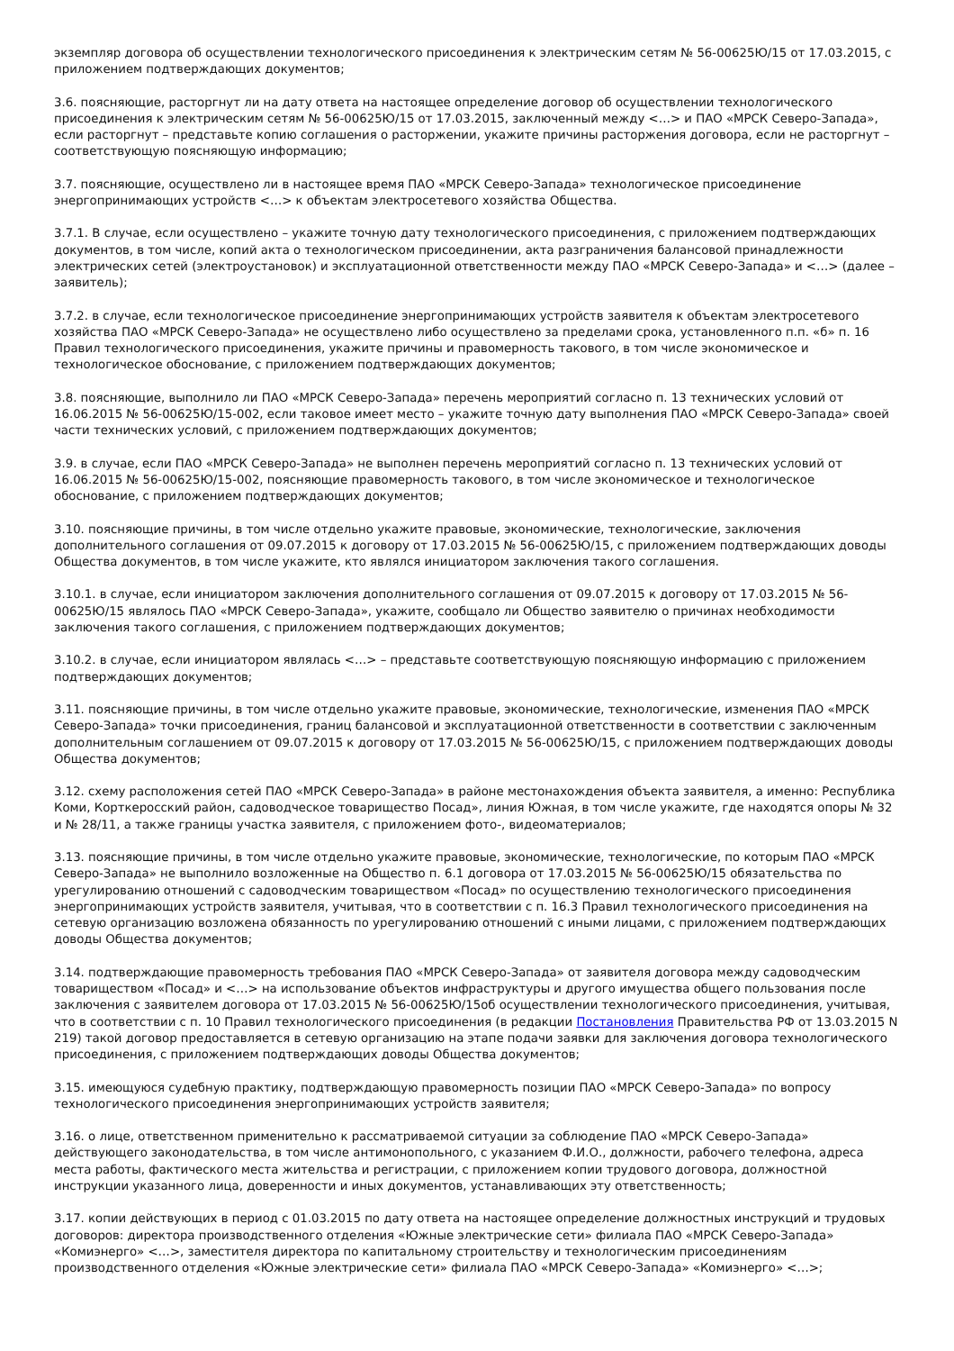экземпляр договора об осуществлении технологического присоединения к электрическим сетям № 56-00625Ю/15 от 17.03.2015, с приложением подтверждающих документов;
3.6. поясняющие, расторгнут ли на дату ответа на настоящее определение договор об осуществлении технологического присоединения к электрическим сетям № 56-00625Ю/15 от 17.03.2015, заключенный между <…> и ПАО «МРСК Северо-Запада», если расторгнут – представьте копию соглашения о расторжении, укажите причины расторжения договора, если не расторгнут – соответствующую поясняющую информацию;
3.7. поясняющие, осуществлено ли в настоящее время ПАО «МРСК Северо-Запада» технологическое присоединение энергопринимающих устройств <…> к объектам электросетевого хозяйства Общества.
3.7.1. В случае, если осуществлено – укажите точную дату технологического присоединения, с приложением подтверждающих документов, в том числе, копий акта о технологическом присоединении, акта разграничения балансовой принадлежности электрических сетей (электроустановок) и эксплуатационной ответственности между ПАО «МРСК Северо-Запада» и <…> (далее – заявитель);
3.7.2. в случае, если технологическое присоединение энергопринимающих устройств заявителя к объектам электросетевого хозяйства ПАО «МРСК Северо-Запада» не осуществлено либо осуществлено за пределами срока, установленного п.п. «б» п. 16 Правил технологического присоединения, укажите причины и правомерность такового, в том числе экономическое и технологическое обоснование, с приложением подтверждающих документов;
3.8. поясняющие, выполнило ли ПАО «МРСК Северо-Запада» перечень мероприятий согласно п. 13 технических условий от 16.06.2015 № 56-00625Ю/15-002, если таковое имеет место – укажите точную дату выполнения ПАО «МРСК Северо-Запада» своей части технических условий, с приложением подтверждающих документов;
3.9. в случае, если ПАО «МРСК Северо-Запада» не выполнен перечень мероприятий согласно п. 13 технических условий от 16.06.2015 № 56-00625Ю/15-002, поясняющие правомерность такового, в том числе экономическое и технологическое обоснование, с приложением подтверждающих документов;
3.10. поясняющие причины, в том числе отдельно укажите правовые, экономические, технологические, заключения дополнительного соглашения от 09.07.2015 к договору от 17.03.2015 № 56-00625Ю/15, с приложением подтверждающих доводы Общества документов, в том числе укажите, кто являлся инициатором заключения такого соглашения.
3.10.1. в случае, если инициатором заключения дополнительного соглашения от 09.07.2015 к договору от 17.03.2015 № 56-00625Ю/15 являлось ПАО «МРСК Северо-Запада», укажите, сообщало ли Общество заявителю о причинах необходимости заключения такого соглашения, с приложением подтверждающих документов;
3.10.2. в случае, если инициатором являлась <…> – представьте соответствующую поясняющую информацию с приложением подтверждающих документов;
3.11. поясняющие причины, в том числе отдельно укажите правовые, экономические, технологические, изменения ПАО «МРСК Северо-Запада» точки присоединения, границ балансовой и эксплуатационной ответственности в соответствии с заключенным дополнительным соглашением от 09.07.2015 к договору от 17.03.2015 № 56-00625Ю/15, с приложением подтверждающих доводы Общества документов;
3.12. схему расположения сетей ПАО «МРСК Северо-Запада» в районе местонахождения объекта заявителя, а именно: Республика Коми, Корткеросский район, садоводческое товарищество Посад», линия Южная, в том числе укажите, где находятся опоры № 32 и № 28/11, а также границы участка заявителя, с приложением фото-, видеоматериалов;
3.13. поясняющие причины, в том числе отдельно укажите правовые, экономические, технологические, по которым ПАО «МРСК Северо-Запада» не выполнило возложенные на Общество п. 6.1 договора от 17.03.2015 № 56-00625Ю/15 обязательства по урегулированию отношений с садоводческим товариществом «Посад» по осуществлению технологического присоединения энергопринимающих устройств заявителя, учитывая, что в соответствии с п. 16.3 Правил технологического присоединения на сетевую организацию возложена обязанность по урегулированию отношений с иными лицами, с приложением подтверждающих доводы Общества документов;
3.14. подтверждающие правомерность требования ПАО «МРСК Северо-Запада» от заявителя договора между садоводческим товариществом «Посад» и <…> на использование объектов инфраструктуры и другого имущества общего пользования после заключения с заявителем договора от 17.03.2015 № 56-00625Ю/15об осуществлении технологического присоединения, учитывая, что в соответствии с п. 10 Правил технологического присоединения (в редакции Постановления Правительства РФ от 13.03.2015 N 219) такой договор предоставляется в сетевую организацию на этапе подачи заявки для заключения договора технологического присоединения, с приложением подтверждающих доводы Общества документов;
3.15. имеющуюся судебную практику, подтверждающую правомерность позиции ПАО «МРСК Северо-Запада» по вопросу технологического присоединения энергопринимающих устройств заявителя;
3.16. о лице, ответственном применительно к рассматриваемой ситуации за соблюдение ПАО «МРСК Северо-Запада» действующего законодательства, в том числе антимонопольного, с указанием Ф.И.О., должности, рабочего телефона, адреса места работы, фактического места жительства и регистрации, с приложением копии трудового договора, должностной инструкции указанного лица, доверенности и иных документов, устанавливающих эту ответственность;
3.17. копии действующих в период с 01.03.2015 по дату ответа на настоящее определение должностных инструкций и трудовых договоров: директора производственного отделения «Южные электрические сети» филиала ПАО «МРСК Северо-Запада» «Комиэнерго» <…>, заместителя директора по капитальному строительству и технологическим присоединениям производственного отделения «Южные электрические сети» филиала ПАО «МРСК Северо-Запада» «Комиэнерго» <…>;